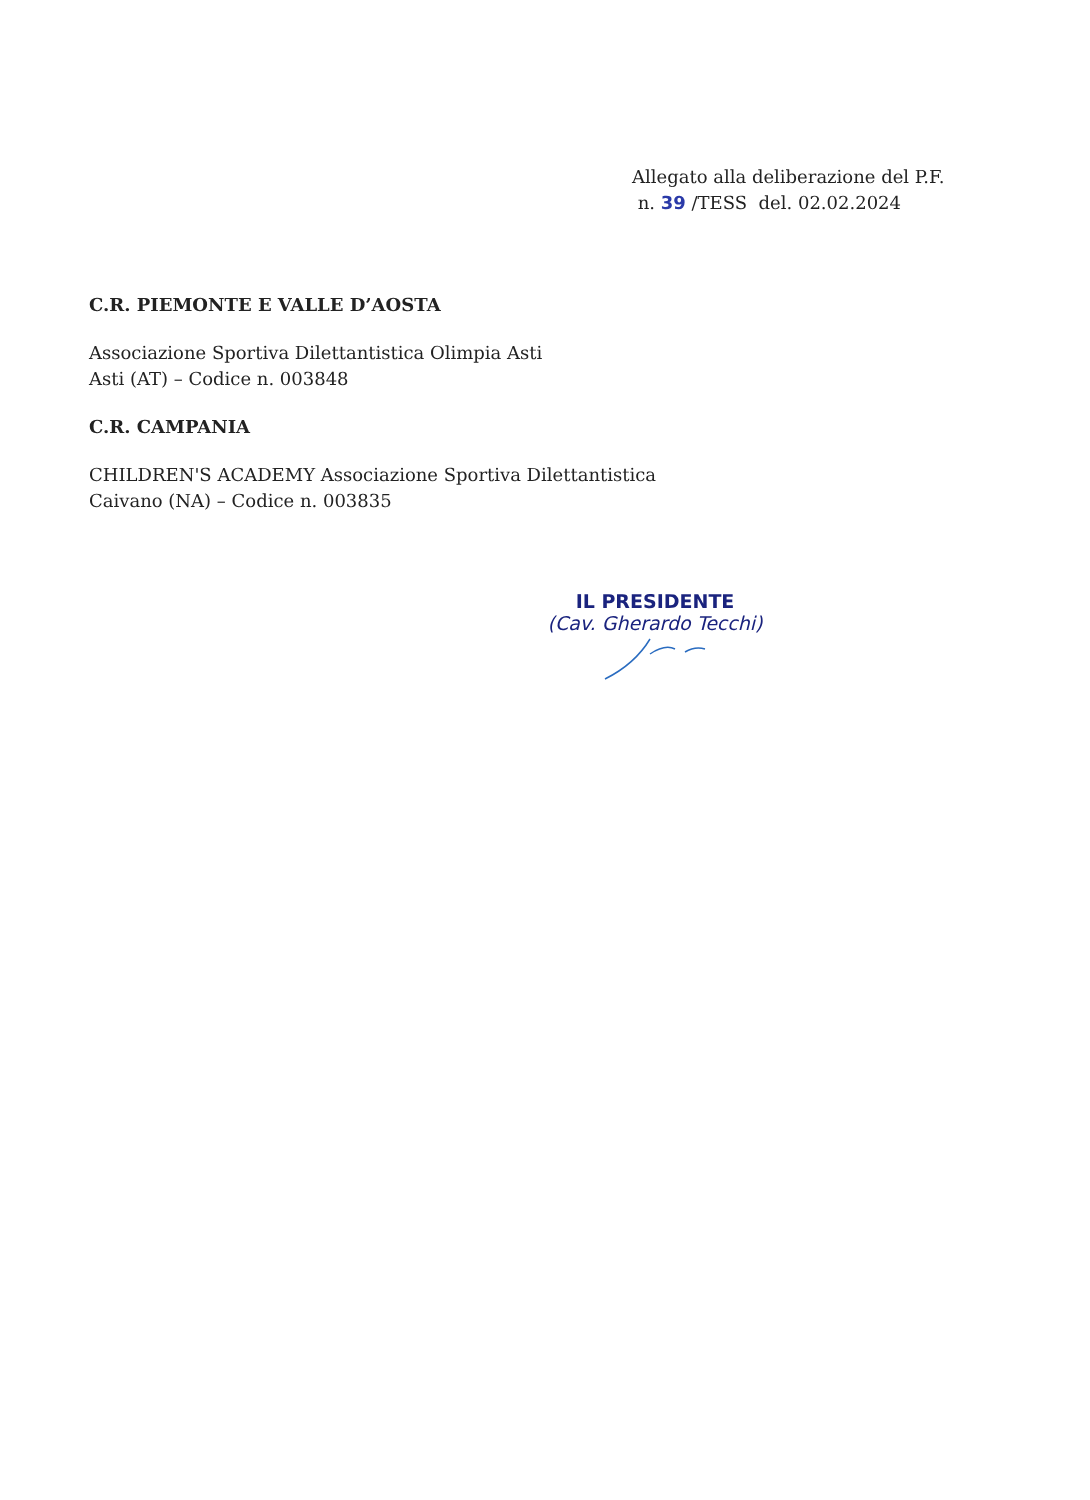Allegato alla deliberazione del P.F.
n. 39 /TESS del. 02.02.2024
C.R. PIEMONTE E VALLE D’AOSTA
Associazione Sportiva Dilettantistica Olimpia Asti
Asti (AT) – Codice n. 003848
C.R. CAMPANIA
CHILDREN'S ACADEMY Associazione Sportiva Dilettantistica
Caivano (NA) – Codice n. 003835
IL PRESIDENTE
(Cav. Gherardo Tecchi)